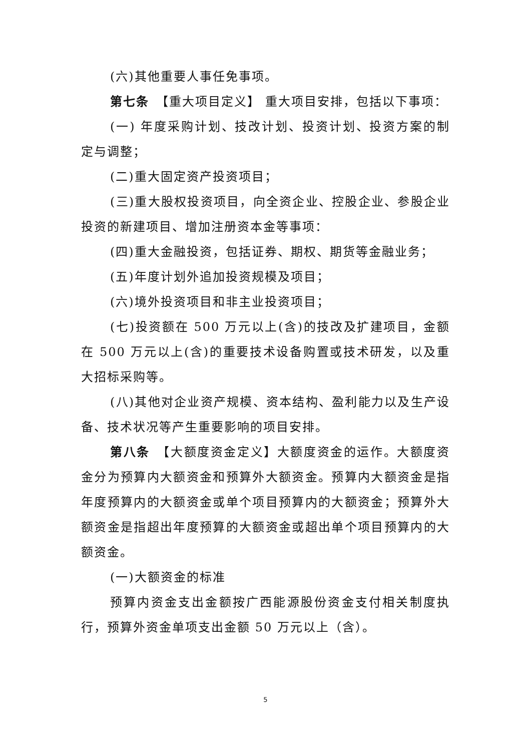(六)其他重要人事任免事项。
第七条　【重大项目定义】 重大项目安排，包括以下事项：
(一) 年度采购计划、技改计划、投资计划、投资方案的制定与调整；
(二)重大固定资产投资项目；
(三)重大股权投资项目，向全资企业、控股企业、参股企业投资的新建项目、增加注册资本金等事项：
(四)重大金融投资，包括证券、期权、期货等金融业务；
(五)年度计划外追加投资规模及项目；
(六)境外投资项目和非主业投资项目；
(七)投资额在 500 万元以上(含)的技改及扩建项目，金额在 500 万元以上(含)的重要技术设备购置或技术研发，以及重大招标采购等。
(八)其他对企业资产规模、资本结构、盈利能力以及生产设备、技术状况等产生重要影响的项目安排。
第八条　【大额度资金定义】大额度资金的运作。大额度资金分为预算内大额资金和预算外大额资金。预算内大额资金是指年度预算内的大额资金或单个项目预算内的大额资金；预算外大额资金是指超出年度预算的大额资金或超出单个项目预算内的大额资金。
(一)大额资金的标准
预算内资金支出金额按广西能源股份资金支付相关制度执行，预算外资金单项支出金额 50 万元以上（含）。
5